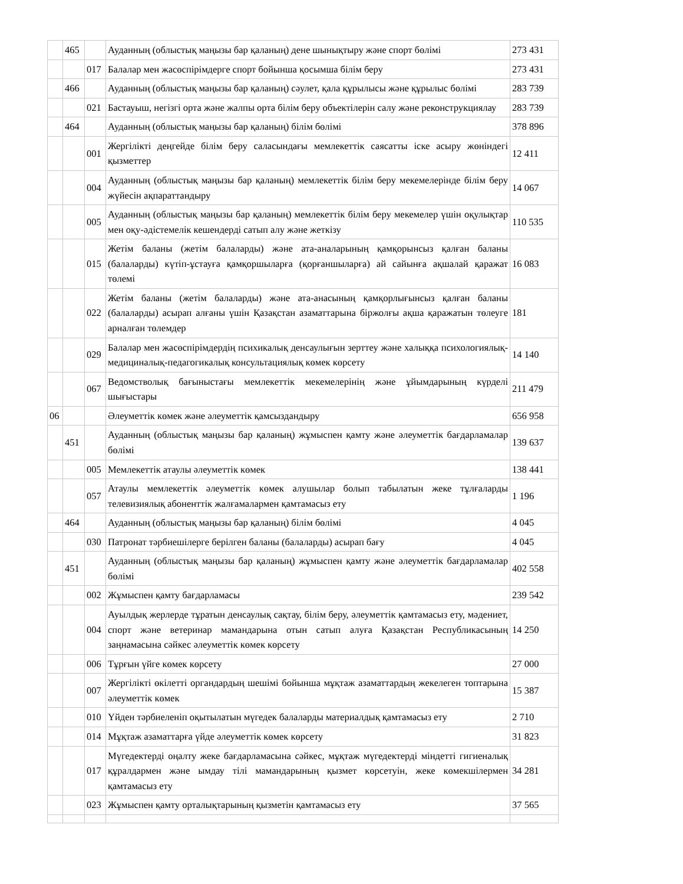| | 465 | | Ауданның (облыстық маңызы бар қаланың) дене шынықтыру және спорт бөлімі | 273 431 |
| | | 017 | Балалар мен жасөспірімдерге спорт бойынша қосымша білім беру | 273 431 |
| | 466 | | Ауданның (облыстық маңызы бар қаланың) сәулет, қала құрылысы және құрылыс бөлімі | 283 739 |
| | | 021 | Бастауыш, негізгі орта және жалпы орта білім беру объектілерін салу және реконструкциялау | 283 739 |
| | 464 | | Ауданның (облыстық маңызы бар қаланың) білім бөлімі | 378 896 |
| | | 001 | Жергілікті деңгейде білім беру саласындағы мемлекеттік саясатты іске асыру жөніндегі қызметтер | 12 411 |
| | | 004 | Ауданның (облыстық маңызы бар қаланың) мемлекеттік білім беру мекемелерінде білім беру жүйесін ақпараттандыру | 14 067 |
| | | 005 | Ауданның (облыстық маңызы бар қаланың) мемлекеттік білім беру мекемелер үшін оқулықтар мен оқу-әдістемелік кешендерді сатып алу және жеткізу | 110 535 |
| | | 015 | Жетім баланы (жетім балаларды) және ата-аналарының қамқорынсыз қалған баланы (балаларды) күтіп-ұстауға қамқоршыларға (қорғаншыларға) ай сайынға ақшалай қаражат төлемі | 16 083 |
| | | 022 | Жетім баланы (жетім балаларды) және ата-анасының қамқорлығынсыз қалған баланы (балаларды) асырап алғаны үшін Қазақстан азаматтарына біржолғы ақша қаражатын төлеуге арналған төлемдер | 181 |
| | | 029 | Балалар мен жасөспірімдердің психикалық денсаулығын зерттеу және халыққа психологиялық-медициналық-педагогикалық консультациялық көмек көрсету | 14 140 |
| | | 067 | Ведомстволық бағыныстағы мемлекеттік мекемелерінің және ұйымдарының күрделі шығыстары | 211 479 |
| 06 | | | Әлеуметтік көмек және әлеуметтік қамсыздандыру | 656 958 |
| | 451 | | Ауданның (облыстық маңызы бар қаланың) жұмыспен қамту және әлеуметтік бағдарламалар бөлімі | 139 637 |
| | | 005 | Мемлекеттік атаулы әлеуметтік көмек | 138 441 |
| | | 057 | Атаулы мемлекеттік әлеуметтік көмек алушылар болып табылатын жеке тұлғаларды телевизиялық абоненттік жалғамалармен қамтамасыз ету | 1 196 |
| | 464 | | Ауданның (облыстық маңызы бар қаланың) білім бөлімі | 4 045 |
| | | 030 | Патронат тәрбиешілерге берілген баланы (балаларды) асырап бағу | 4 045 |
| | 451 | | Ауданның (облыстық маңызы бар қаланың) жұмыспен қамту және әлеуметтік бағдарламалар бөлімі | 402 558 |
| | | 002 | Жұмыспен қамту бағдарламасы | 239 542 |
| | | 004 | Ауылдық жерлерде тұратын денсаулық сақтау, білім беру, әлеуметтік қамтамасыз ету, мәдениет, спорт және ветеринар мамандарына отын сатып алуға Қазақстан Республикасының заңнамасына сәйкес әлеуметтік көмек көрсету | 14 250 |
| | | 006 | Тұрғын үйге көмек көрсету | 27 000 |
| | | 007 | Жергілікті өкілетті органдардың шешімі бойынша мұқтаж азаматтардың жекелеген топтарына әлеуметтік көмек | 15 387 |
| | | 010 | Үйден тәрбиеленіп оқытылатын мүгедек балаларды материалдық қамтамасыз ету | 2 710 |
| | | 014 | Мұқтаж азаматтарға үйде әлеуметтік көмек көрсету | 31 823 |
| | | 017 | Мүгедектерді оңалту жеке бағдарламасына сәйкес, мұқтаж мүгедектерді міндетті гигиеналық құралдармен және ымдау тілі мамандарының қызмет көрсетуін, жеке көмекшілермен қамтамасыз ету | 34 281 |
| | | 023 | Жұмыспен қамту орталықтарының қызметін қамтамасыз ету | 37 565 |